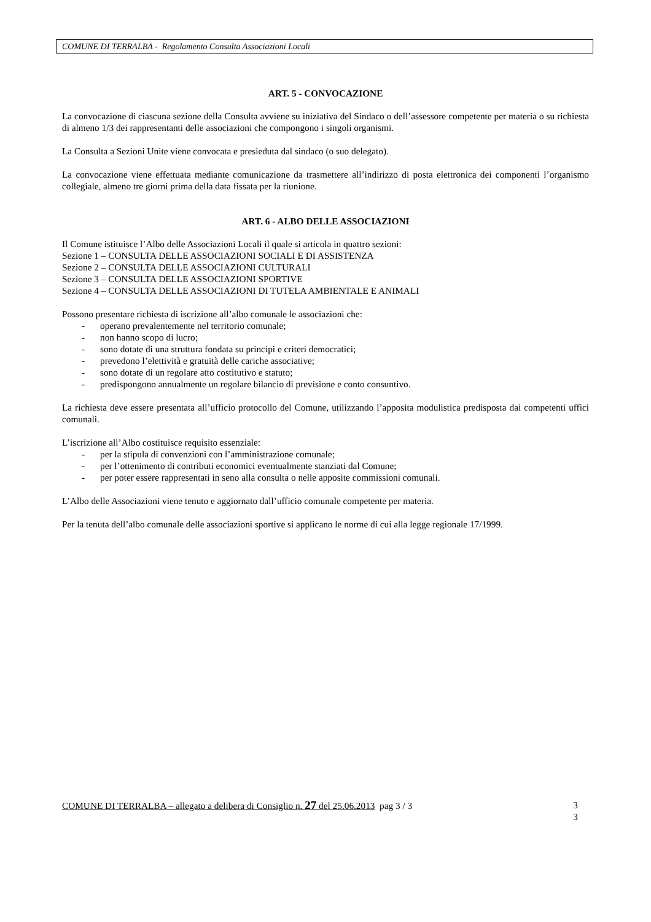COMUNE DI TERRALBA - Regolamento Consulta Associazioni Locali
ART. 5 - CONVOCAZIONE
La convocazione di ciascuna sezione della Consulta avviene su iniziativa del Sindaco o dell’assessore competente per materia o su richiesta di almeno 1/3 dei rappresentanti delle associazioni che compongono i singoli organismi.
La Consulta a Sezioni Unite viene convocata e presieduta dal sindaco (o suo delegato).
La convocazione viene effettuata mediante comunicazione da trasmettere all’indirizzo di posta elettronica dei componenti l’organismo collegiale, almeno tre giorni prima della data fissata per la riunione.
ART. 6 - ALBO DELLE ASSOCIAZIONI
Il Comune istituisce l’Albo delle Associazioni Locali il quale si articola in quattro sezioni:
Sezione 1 – CONSULTA DELLE ASSOCIAZIONI SOCIALI E DI ASSISTENZA
Sezione 2 – CONSULTA DELLE ASSOCIAZIONI CULTURALI
Sezione 3 – CONSULTA DELLE ASSOCIAZIONI SPORTIVE
Sezione 4 – CONSULTA DELLE ASSOCIAZIONI DI TUTELA AMBIENTALE E ANIMALI
Possono presentare richiesta di iscrizione all’albo comunale le associazioni che:
- operano prevalentemente nel territorio comunale;
- non hanno scopo di lucro;
- sono dotate di una struttura fondata su principi e criteri democratici;
- prevedono l’elettività e gratuità delle cariche associative;
- sono dotate di un regolare atto costitutivo e statuto;
- predispongono annualmente un regolare bilancio di previsione e conto consuntivo.
La richiesta deve essere presentata all’ufficio protocollo del Comune, utilizzando l’apposita modulistica predisposta dai competenti uffici comunali.
L’iscrizione all’Albo costituisce requisito essenziale:
- per la stipula di convenzioni con l’amministrazione comunale;
- per l’ottenimento di contributi economici eventualmente stanziati dal Comune;
- per poter essere rappresentati in seno alla consulta o nelle apposite commissioni comunali.
L’Albo delle Associazioni viene tenuto e aggiornato dall’ufficio comunale competente per materia.
Per la tenuta dell’albo comunale delle associazioni sportive si applicano le norme di cui alla legge regionale 17/1999.
COMUNE DI TERRALBA – allegato a delibera di Consiglio n. 27 del 25.06.2013 pag 3 / 3
3
3